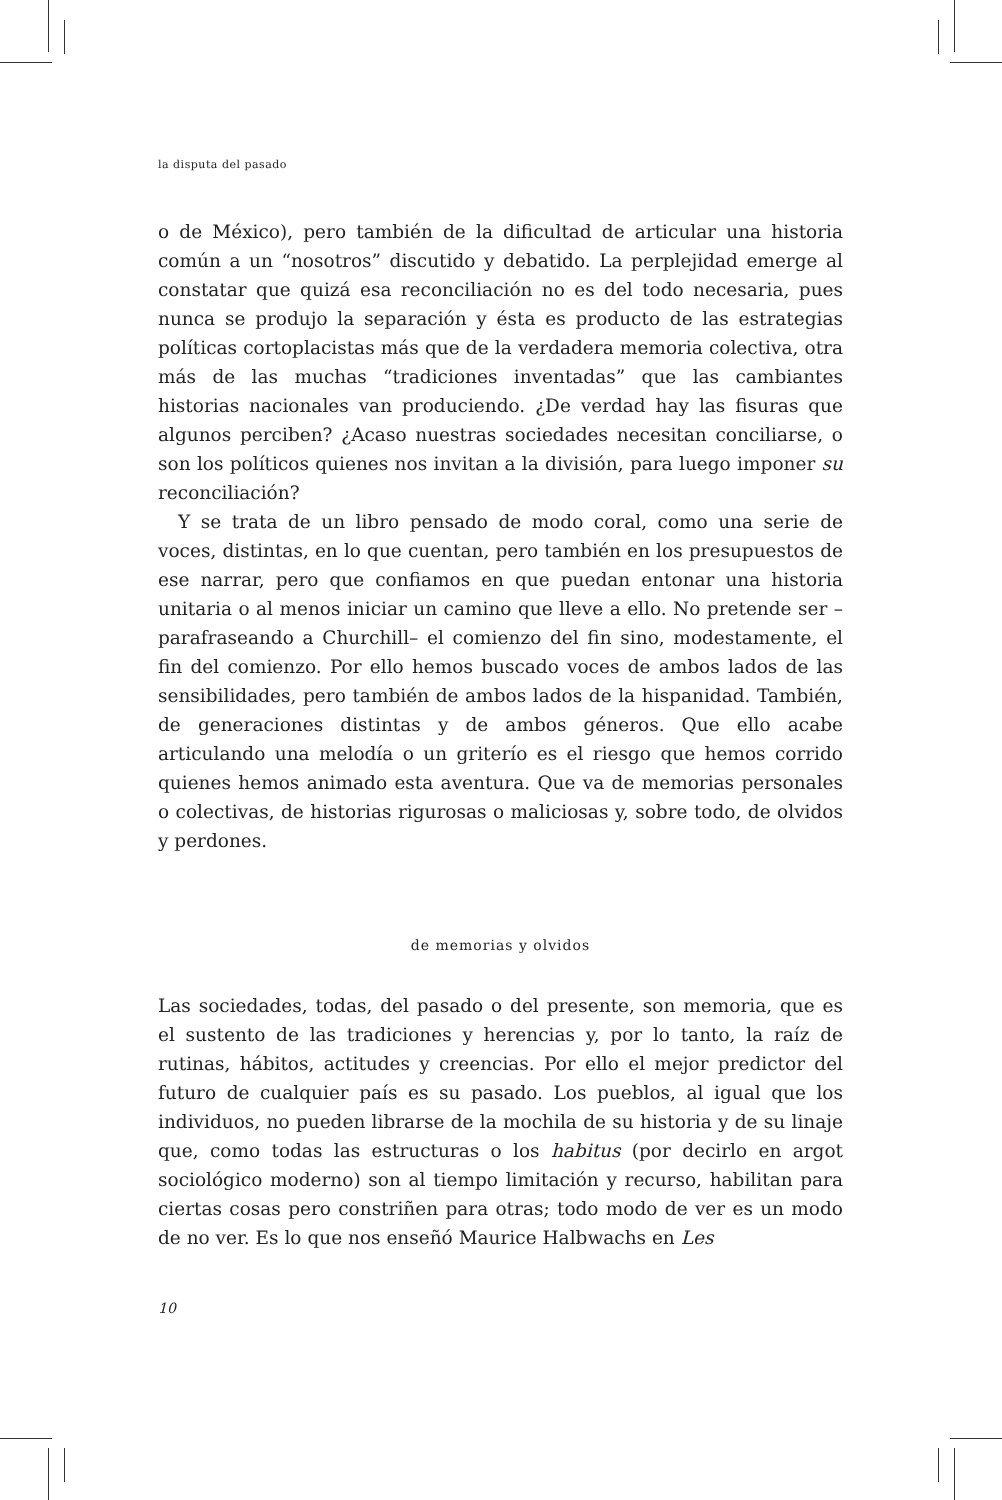la disputa del pasado
o de México), pero también de la dificultad de articular una historia común a un “nosotros” discutido y debatido. La perplejidad emerge al constatar que quizá esa reconciliación no es del todo necesaria, pues nunca se produjo la separación y ésta es producto de las estrategias políticas cortoplacistas más que de la verdadera memoria colectiva, otra más de las muchas “tradiciones inventadas” que las cambiantes historias nacionales van produciendo. ¿De verdad hay las fisuras que algunos perciben? ¿Acaso nuestras sociedades necesitan conciliarse, o son los políticos quienes nos invitan a la división, para luego imponer su reconciliación?
Y se trata de un libro pensado de modo coral, como una serie de voces, distintas, en lo que cuentan, pero también en los presupuestos de ese narrar, pero que confiamos en que puedan entonar una historia unitaria o al menos iniciar un camino que lleve a ello. No pretende ser –parafraseando a Churchill– el comienzo del fin sino, modestamente, el fin del comienzo. Por ello hemos buscado voces de ambos lados de las sensibilidades, pero también de ambos lados de la hispanidad. También, de generaciones distintas y de ambos géneros. Que ello acabe articulando una melodía o un griterío es el riesgo que hemos corrido quienes hemos animado esta aventura. Que va de memorias personales o colectivas, de historias rigurosas o maliciosas y, sobre todo, de olvidos y perdones.
de memorias y olvidos
Las sociedades, todas, del pasado o del presente, son memoria, que es el sustento de las tradiciones y herencias y, por lo tanto, la raíz de rutinas, hábitos, actitudes y creencias. Por ello el mejor predictor del futuro de cualquier país es su pasado. Los pueblos, al igual que los individuos, no pueden librarse de la mochila de su historia y de su linaje que, como todas las estructuras o los habitus (por decirlo en argot sociológico moderno) son al tiempo limitación y recurso, habilitan para ciertas cosas pero constriñen para otras; todo modo de ver es un modo de no ver. Es lo que nos enseñó Maurice Halbwachs en Les
10